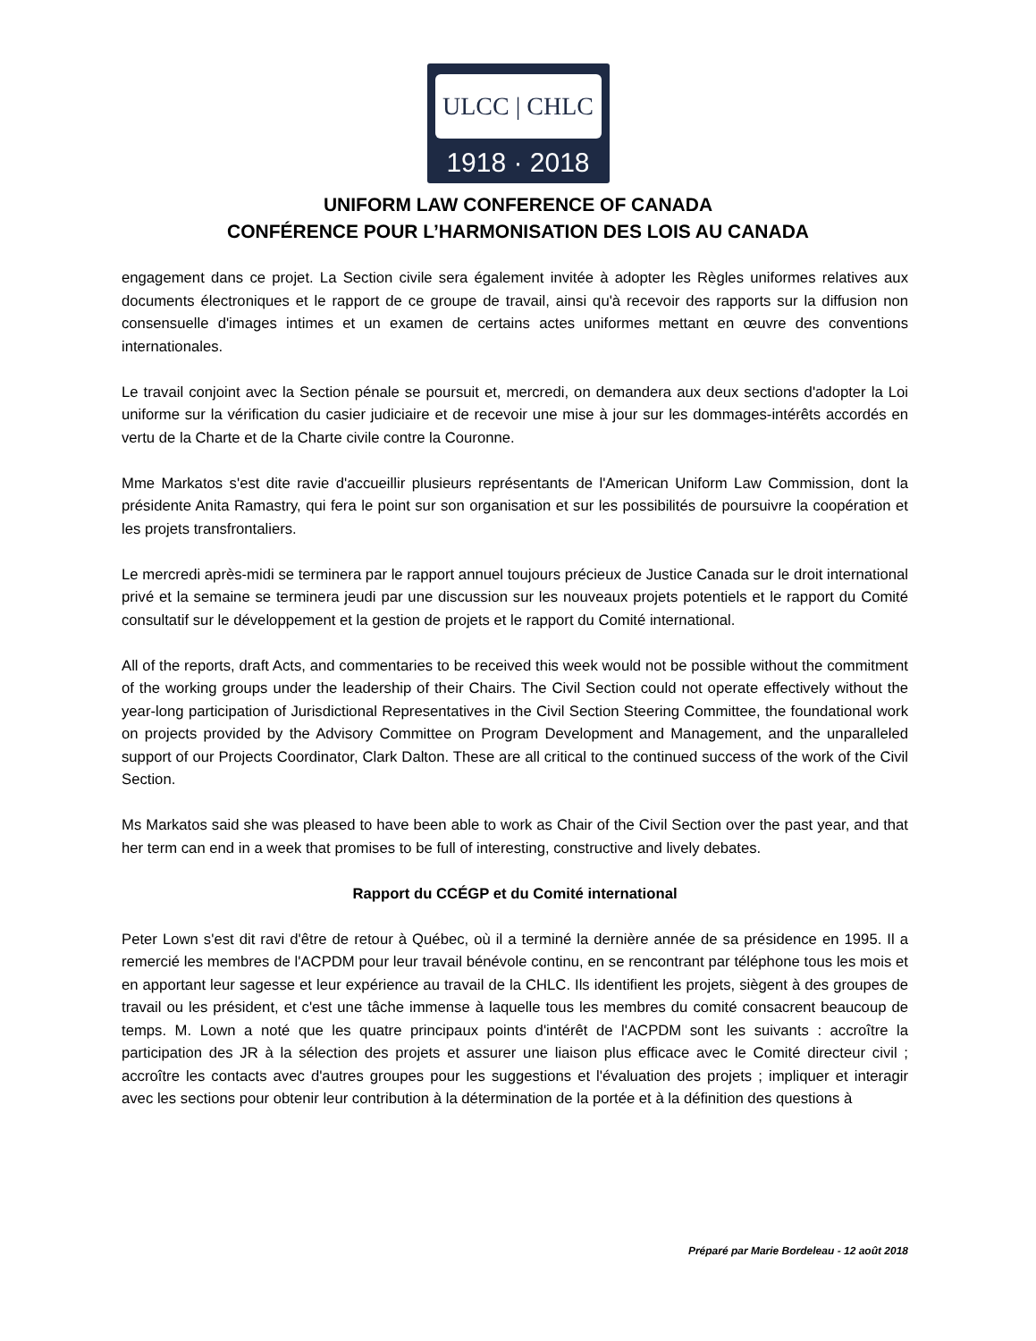ULCC | CHLC
1918 · 2018
UNIFORM LAW CONFERENCE OF CANADA
CONFÉRENCE POUR L’HARMONISATION DES LOIS AU CANADA
engagement dans ce projet. La Section civile sera également invitée à adopter les Règles uniformes relatives aux documents électroniques et le rapport de ce groupe de travail, ainsi qu'à recevoir des rapports sur la diffusion non consensuelle d'images intimes et un examen de certains actes uniformes mettant en œuvre des conventions internationales.
Le travail conjoint avec la Section pénale se poursuit et, mercredi, on demandera aux deux sections d'adopter la Loi uniforme sur la vérification du casier judiciaire et de recevoir une mise à jour sur les dommages-intérêts accordés en vertu de la Charte et de la Charte civile contre la Couronne.
Mme Markatos s'est dite ravie d'accueillir plusieurs représentants de l'American Uniform Law Commission, dont la présidente Anita Ramastry, qui fera le point sur son organisation et sur les possibilités de poursuivre la coopération et les projets transfrontaliers.
Le mercredi après-midi se terminera par le rapport annuel toujours précieux de Justice Canada sur le droit international privé et la semaine se terminera jeudi par une discussion sur les nouveaux projets potentiels et le rapport du Comité consultatif sur le développement et la gestion de projets et le rapport du Comité international.
All of the reports, draft Acts, and commentaries to be received this week would not be possible without the commitment of the working groups under the leadership of their Chairs. The Civil Section could not operate effectively without the year-long participation of Jurisdictional Representatives in the Civil Section Steering Committee, the foundational work on projects provided by the Advisory Committee on Program Development and Management, and the unparalleled support of our Projects Coordinator, Clark Dalton. These are all critical to the continued success of the work of the Civil Section.
Ms Markatos said she was pleased to have been able to work as Chair of the Civil Section over the past year, and that her term can end in a week that promises to be full of interesting, constructive and lively debates.
Rapport du CCÉGP et du Comité international
Peter Lown s'est dit ravi d'être de retour à Québec, où il a terminé la dernière année de sa présidence en 1995. Il a remercié les membres de l'ACPDM pour leur travail bénévole continu, en se rencontrant par téléphone tous les mois et en apportant leur sagesse et leur expérience au travail de la CHLC. Ils identifient les projets, siègent à des groupes de travail ou les président, et c'est une tâche immense à laquelle tous les membres du comité consacrent beaucoup de temps. M. Lown a noté que les quatre principaux points d'intérêt de l'ACPDM sont les suivants : accroître la participation des JR à la sélection des projets et assurer une liaison plus efficace avec le Comité directeur civil ; accroître les contacts avec d'autres groupes pour les suggestions et l'évaluation des projets ; impliquer et interagir avec les sections pour obtenir leur contribution à la détermination de la portée et à la définition des questions à
Préparé par Marie Bordeleau - 12 août 2018